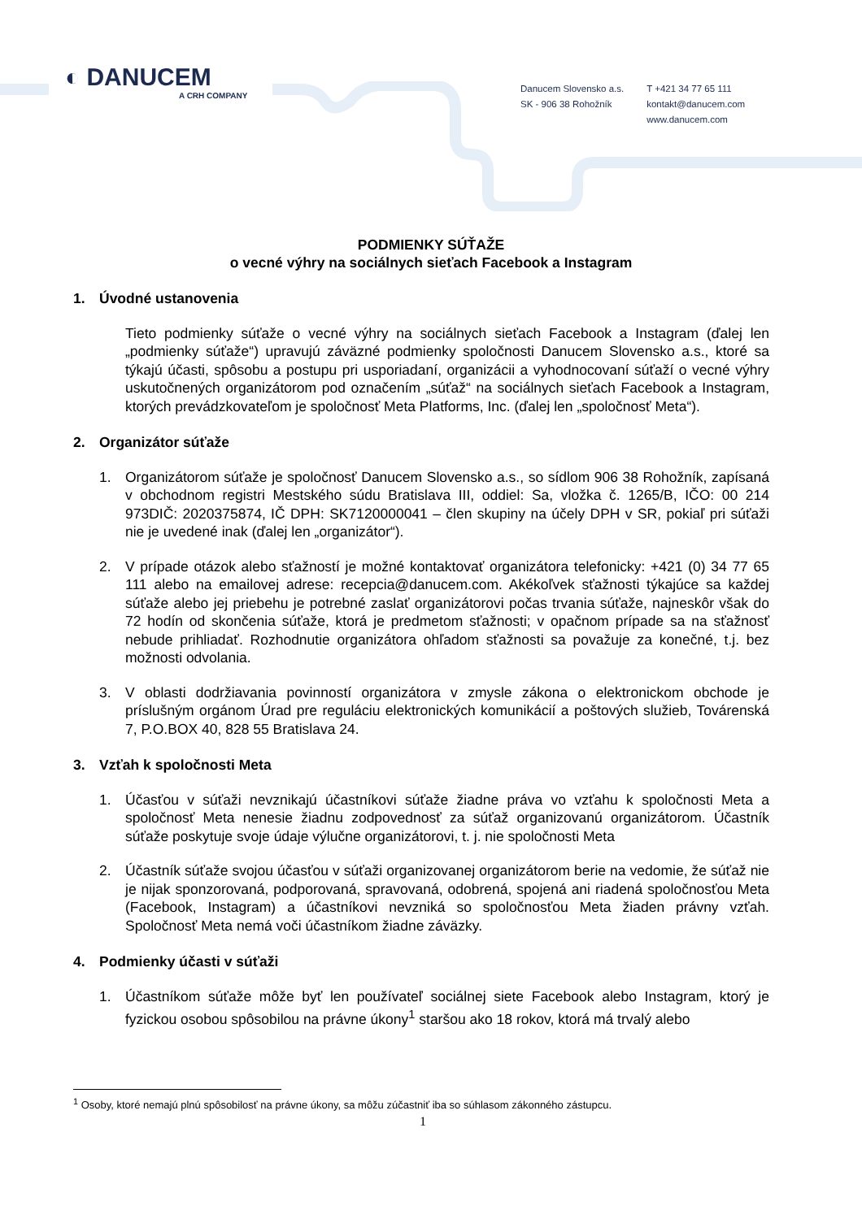◐ DANUCEM
A CRH COMPANY
Danucem Slovensko a.s.
SK - 906 38 Rohožník
T +421 34 77 65 111
kontakt@danucem.com
www.danucem.com
PODMIENKY SÚŤAŽE
o vecné výhry na sociálnych sieťach Facebook a Instagram
1. Úvodné ustanovenia
Tieto podmienky súťaže o vecné výhry na sociálnych sieťach Facebook a Instagram (ďalej len „podmienky súťaže“) upravujú záväzné podmienky spoločnosti Danucem Slovensko a.s., ktoré sa týkajú účasti, spôsobu a postupu pri usporiadaní, organizácii a vyhodnocovaní súťaží o vecné výhry uskutočnených organizátorom pod označením „súťaž“ na sociálnych sieťach Facebook a Instagram, ktorých prevádzkovateľom je spoločnosť Meta Platforms, Inc. (ďalej len „spoločnosť Meta“).
2. Organizátor súťaže
1. Organizátorom súťaže je spoločnosť Danucem Slovensko a.s., so sídlom 906 38 Rohožník, zapísaná v obchodnom registri Mestského súdu Bratislava III, oddiel: Sa, vložka č. 1265/B, IČO: 00 214 973DIČ: 2020375874, IČ DPH: SK7120000041 – člen skupiny na účely DPH v SR, pokiaľ pri súťaži nie je uvedené inak (ďalej len „organizátor“).
2. V prípade otázok alebo sťažností je možné kontaktovať organizátora telefonicky: +421 (0) 34 77 65 111 alebo na emailovej adrese: recepcia@danucem.com. Akékoľvek sťažnosti týkajúce sa každej súťaže alebo jej priebehu je potrebné zaslať organizátorovi počas trvania súťaže, najneskôr však do 72 hodín od skončenia súťaže, ktorá je predmetom sťažnosti; v opačnom prípade sa na sťažnosť nebude prihliadať. Rozhodnutie organizátora ohľadom sťažnosti sa považuje za konečné, t.j. bez možnosti odvolania.
3. V oblasti dodržiavania povinností organizátora v zmysle zákona o elektronickom obchode je príslušným orgánom Úrad pre reguláciu elektronických komunikácií a poštových služieb, Továrenská 7, P.O.BOX 40, 828 55 Bratislava 24.
3. Vzťah k spoločnosti Meta
1. Účasťou v súťaži nevznikajú účastníkovi súťaže žiadne práva vo vzťahu k spoločnosti Meta a spoločnosť Meta nenesie žiadnu zodpovednosť za súťaž organizovanú organizátorom. Účastník súťaže poskytuje svoje údaje výlučne organizátorovi, t. j. nie spoločnosti Meta
2. Účastník súťaže svojou účasťou v súťaži organizovanej organizátorom berie na vedomie, že súťaž nie je nijak sponzorovaná, podporovaná, spravovaná, odobrená, spojená ani riadená spoločnosťou Meta (Facebook, Instagram) a účastníkovi nevzniká so spoločnosťou Meta žiaden právny vzťah. Spoločnosť Meta nemá voči účastníkom žiadne záväzky.
4. Podmienky účasti v súťaži
1. Účastníkom súťaže môže byť len používateľ sociálnej siete Facebook alebo Instagram, ktorý je fyzickou osobou spôsobilou na právne úkony<sup>1</sup> staršou ako 18 rokov, ktorá má trvalý alebo
<sup>1</sup> Osoby, ktoré nemajú plnú spôsobilosť na právne úkony, sa môžu zúčastniť iba so súhlasom zákonného zástupcu.
1